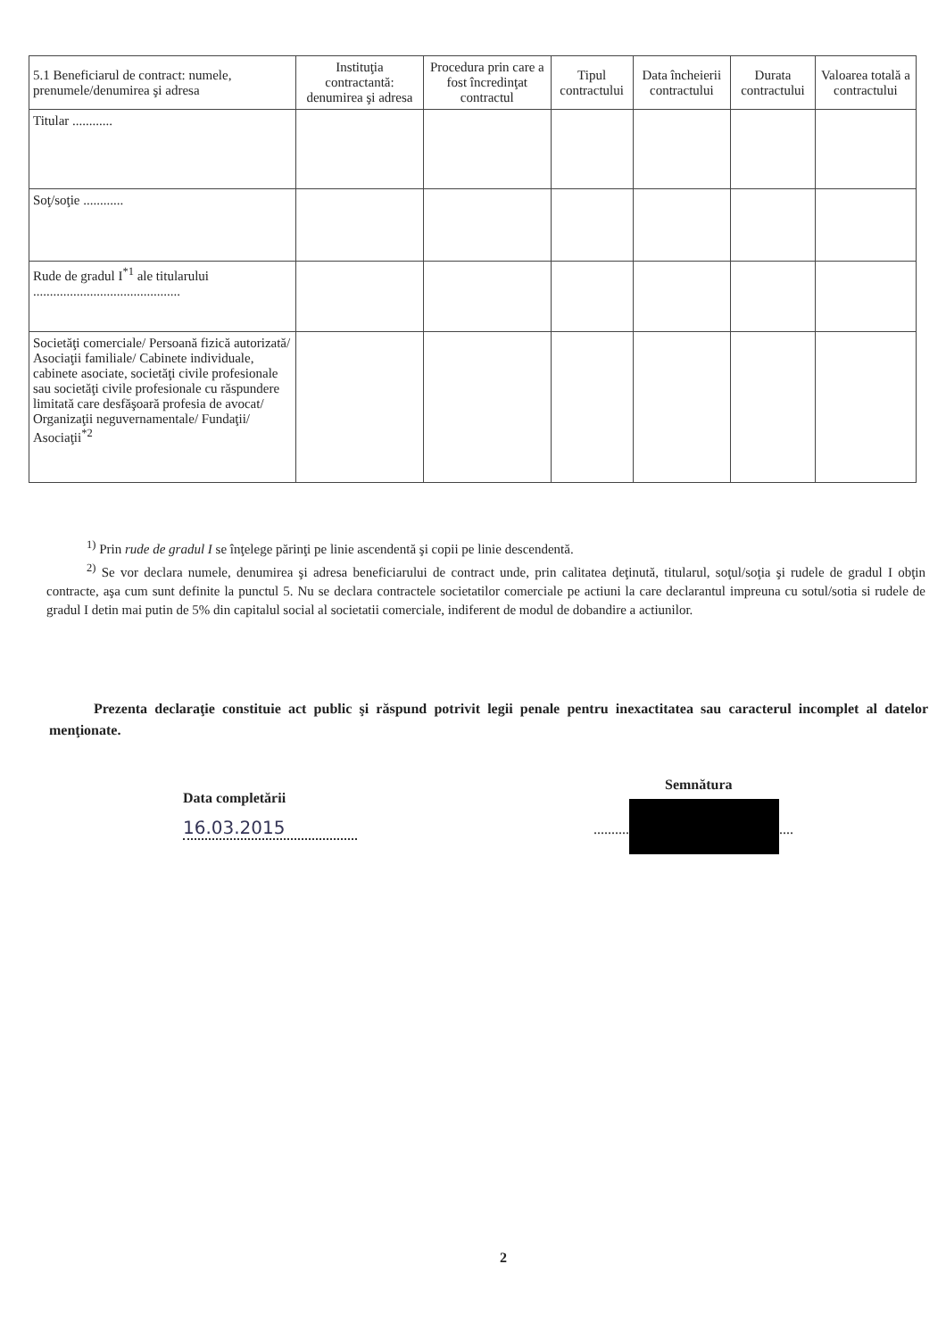| 5.1 Beneficiarul de contract: numele, prenumele/denumirea şi adresa | Instituţia contractantă: denumirea şi adresa | Procedura prin care a fost încredinţat contractul | Tipul contractului | Data încheierii contractului | Durata contractului | Valoarea totală a contractului |
| --- | --- | --- | --- | --- | --- | --- |
| Titular ............ | | | | | | |
| Soţ/soţie ............ | | | | | | |
| Rude de gradul I<sup>*1</sup> ale titularului ............................................ | | | | | | |
| Societăţi comerciale/ Persoană fizică autorizată/ Asociaţii familiale/ Cabinete individuale, cabinete asociate, societăţi civile profesionale sau societăţi civile profesionale cu răspundere limitată care desfăşoară profesia de avocat/ Organizaţii neguvernamentale/ Fundaţii/ Asociaţii<sup>*2</sup> | | | | | | |
<sup>1)</sup> Prin rude de gradul I se înţelege părinţi pe linie ascendentă şi copii pe linie descendentă.
<sup>2)</sup> Se vor declara numele, denumirea şi adresa beneficiarului de contract unde, prin calitatea deţinută, titularul, soţul/soţia şi rudele de gradul I obţin contracte, aşa cum sunt definite la punctul 5. Nu se declara contractele societatilor comerciale pe actiuni la care declarantul impreuna cu sotul/sotia si rudele de gradul I detin mai putin de 5% din capitalul social al societatii comerciale, indiferent de modul de dobandire a actiunilor.
Prezenta declaraţie constituie act public şi răspund potrivit legii penale pentru inexactitatea sau caracterul incomplet al datelor menţionate.
Data completării
16.03.2015
Semnătura
........................................................
2